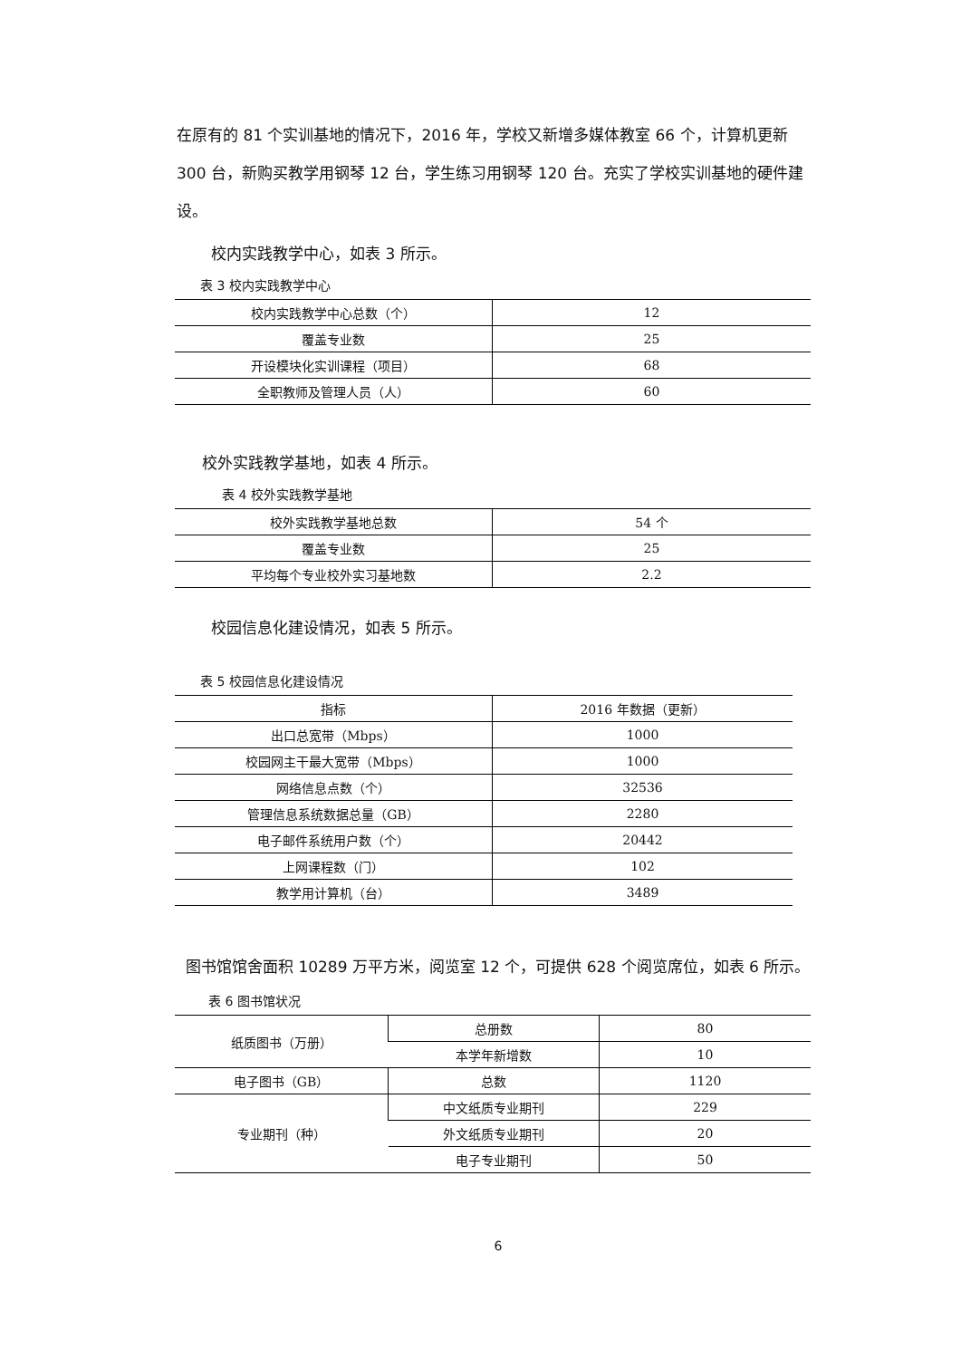在原有的 81 个实训基地的情况下，2016 年，学校又新增多媒体教室 66 个，计算机更新 300 台，新购买教学用钢琴 12 台，学生练习用钢琴 120 台。充实了学校实训基地的硬件建设。
校内实践教学中心，如表 3 所示。
表 3 校内实践教学中心
| 校内实践教学中心总数（个） | 12 |
| 覆盖专业数 | 25 |
| 开设模块化实训课程（项目） | 68 |
| 全职教师及管理人员（人） | 60 |
校外实践教学基地，如表 4 所示。
表 4 校外实践教学基地
| 校外实践教学基地总数 | 54 个 |
| 覆盖专业数 | 25 |
| 平均每个专业校外实习基地数 | 2.2 |
校园信息化建设情况，如表 5 所示。
表 5 校园信息化建设情况
| 指标 | 2016 年数据（更新） |
| --- | --- |
| 出口总宽带（Mbps） | 1000 |
| 校园网主干最大宽带（Mbps） | 1000 |
| 网络信息点数（个） | 32536 |
| 管理信息系统数据总量（GB） | 2280 |
| 电子邮件系统用户数（个） | 20442 |
| 上网课程数（门） | 102 |
| 教学用计算机（台） | 3489 |
图书馆馆舍面积 10289 万平方米，阅览室 12 个，可提供 628 个阅览席位，如表 6 所示。
表 6 图书馆状况
| 纸质图书（万册） | 总册数 | 80 |
| | 本学年新增数 | 10 |
| 电子图书（GB） | 总数 | 1120 |
| 专业期刊（种） | 中文纸质专业期刊 | 229 |
| | 外文纸质专业期刊 | 20 |
| | 电子专业期刊 | 50 |
6